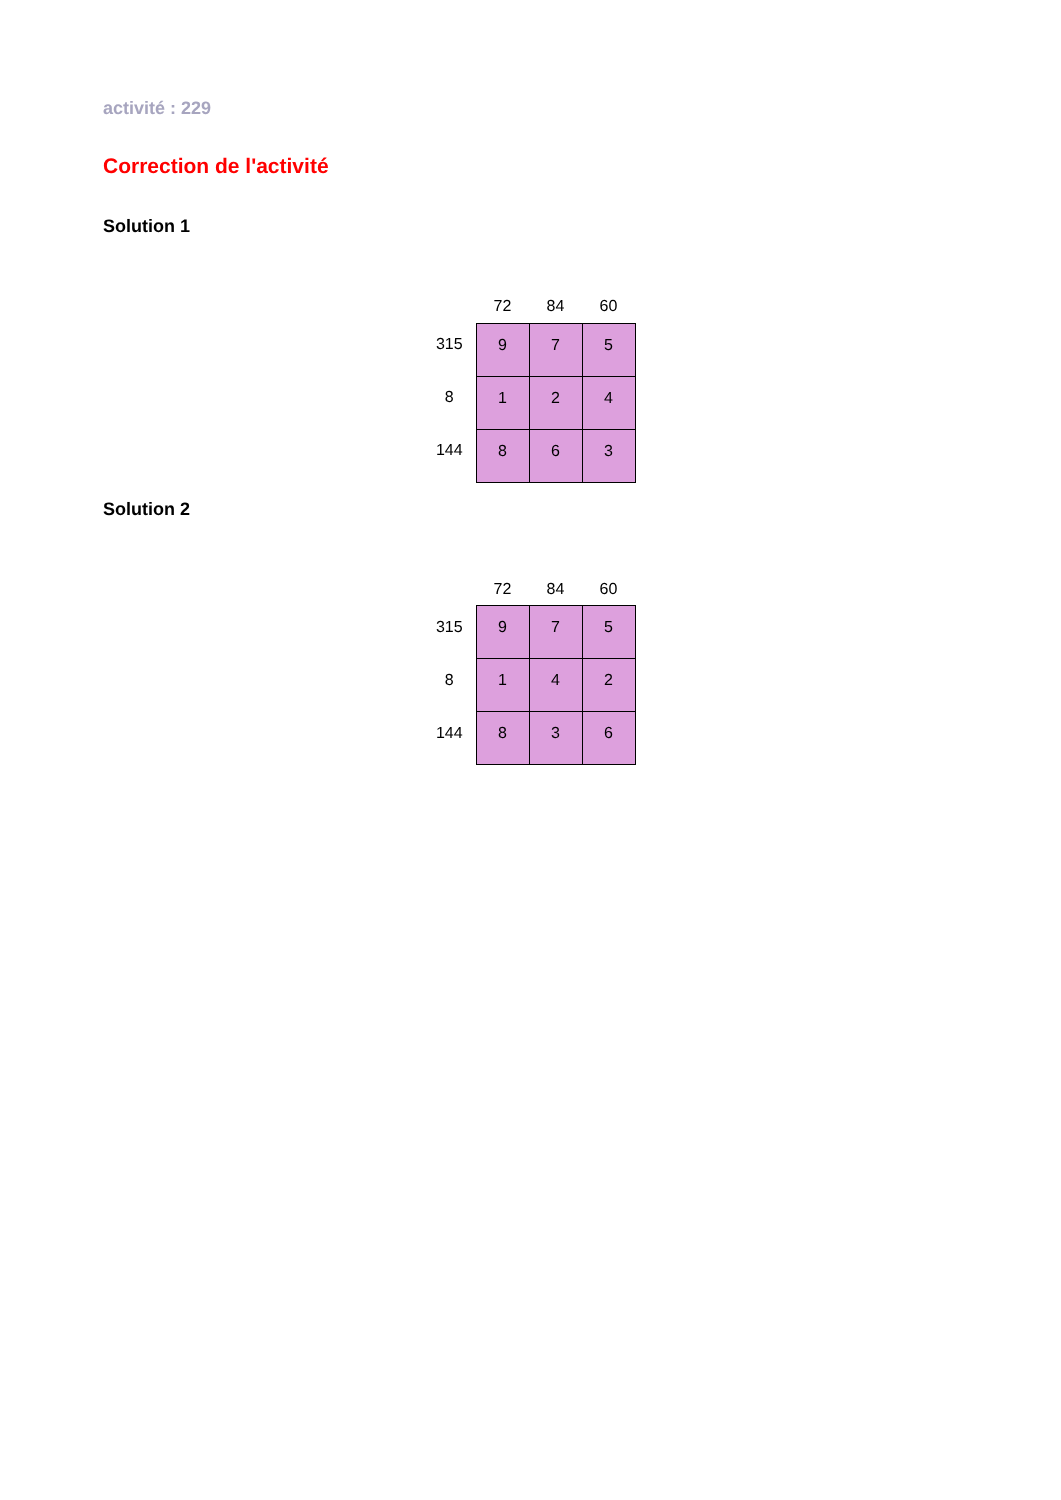activité : 229
Correction de l'activité
Solution 1
| | 72 | 84 | 60 |
| 315 | 9 | 7 | 5 |
| 8 | 1 | 2 | 4 |
| 144 | 8 | 6 | 3 |
Solution 2
| | 72 | 84 | 60 |
| 315 | 9 | 7 | 5 |
| 8 | 1 | 4 | 2 |
| 144 | 8 | 3 | 6 |